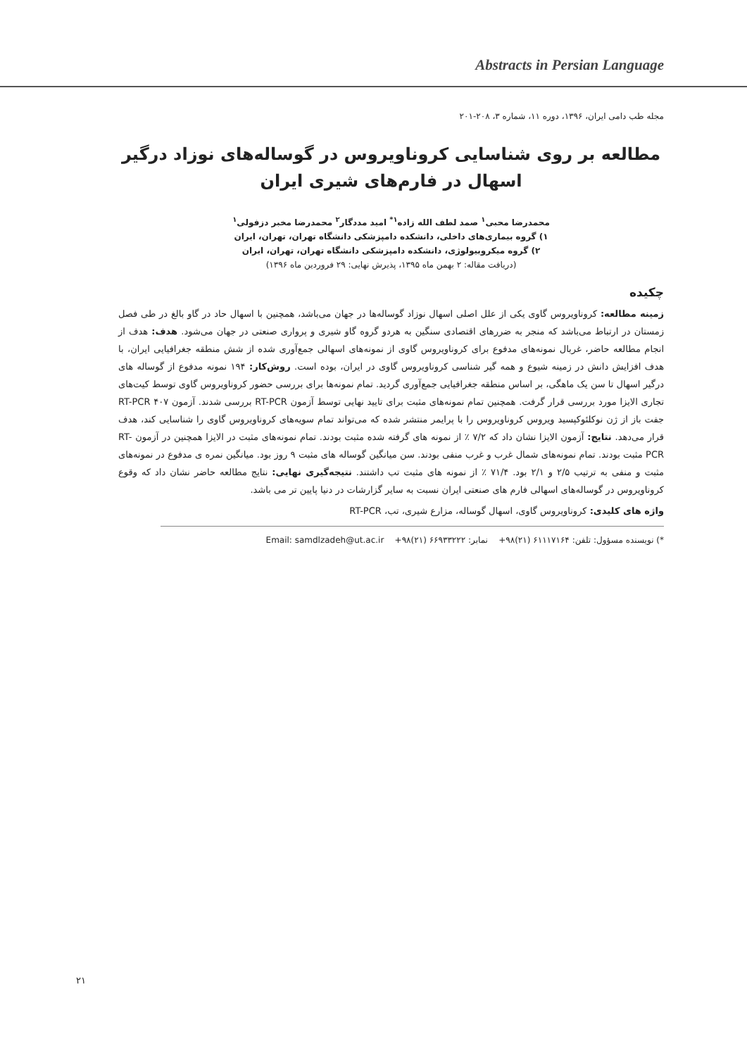Abstracts in Persian Language
مجله طب دامی ایران، ۱۳۹۶، دوره ۱۱، شماره ۳، ۲۰۸-۲۰۱
مطالعه بر روی شناسایی کروناویروس در گوساله‌های نوزاد درگیر اسهال در فارم‌های شیری ایران
محمدرضا محبی<sup>۱</sup> صمد لطف الله زاده<sup>۱*</sup> امید مددگار<sup>۲</sup> محمدرضا مخبر دزفولی<sup>۱</sup>
۱) گروه بیماری‌های داخلی، دانشکده دامپزشکی دانشگاه تهران، تهران، ایران
۲) گروه میکروبیولوژی، دانشکده دامپزشکی دانشگاه تهران، تهران، ایران
(دریافت مقاله: ۲ بهمن ماه ۱۳۹۵، پذیرش نهایی: ۲۹ فروردین ماه ۱۳۹۶)
چکیده
زمینه مطالعه: کروناویروس گاوی یکی از علل اصلی اسهال نوزاد گوساله‌ها در جهان می‌باشد، همچنین با اسهال حاد در گاو بالغ در طی فصل زمستان در ارتباط می‌باشد که منجر به ضررهای اقتصادی سنگین به هردو گروه گاو شیری و پرواری صنعتی در جهان می‌شود. هدف: هدف از انجام مطالعه حاضر، غربال نمونه‌های مدفوع برای کروناویروس گاوی از نمونه‌های اسهالی جمع‌آوری شده از شش منطقه جغرافیایی ایران، با هدف افزایش دانش در زمینه شیوع و همه گیر شناسی کروناویروس گاوی در ایران، بوده است. روش‌کار: ۱۹۴ نمونه مدفوع از گوساله های درگیر اسهال تا سن یک ماهگی، بر اساس منطقه جغرافیایی جمع‌آوری گردید. تمام نمونه‌ها برای بررسی حضور کروناویروس گاوی توسط کیت‌های تجاری الایزا مورد بررسی قرار گرفت. همچنین تمام نمونه‌های مثبت برای تایید نهایی توسط آزمون RT-PCR بررسی شدند. آزمون RT-PCR ۴۰۷ جفت باز از ژن نوکلئوکپسید ویروس کروناویروس را با پرایمر منتشر شده که می‌تواند تمام سویه‌های کروناویروس گاوی را شناسایی کند، هدف قرار می‌دهد. نتایج: آزمون الایزا نشان داد که ۷/۲ ٪ از نمونه های گرفته شده مثبت بودند. تمام نمونه‌های مثبت در الایزا همچنین در آزمون RT-PCR مثبت بودند. تمام نمونه‌های شمال غرب و غرب منفی بودند. سن میانگین گوساله های مثبت ۹ روز بود. میانگین نمره ی مدفوع در نمونه‌های مثبت و منفی به ترتیب ۲/۵ و ۲/۱ بود. ۷۱/۴ ٪ از نمونه های مثبت تب داشتند. نتیجه‌گیری نهایی: نتایج مطالعه حاضر نشان داد که وقوع کروناویروس در گوساله‌های اسهالی فارم های صنعتی ایران نسبت به سایر گزارشات در دنیا پایین تر می باشد.
واژه های کلیدی: کروناویروس گاوی، اسهال گوساله، مزارع شیری، تب، RT-PCR
*) نویسنده مسؤول: تلفن: ۶۱۱۱۷۱۶۴ (۲۱)۹۸+ نمابر: ۶۶۹۳۳۲۲۲ (۲۱)۹۸+ Email: samdlzadeh@ut.ac.ir
۲۱